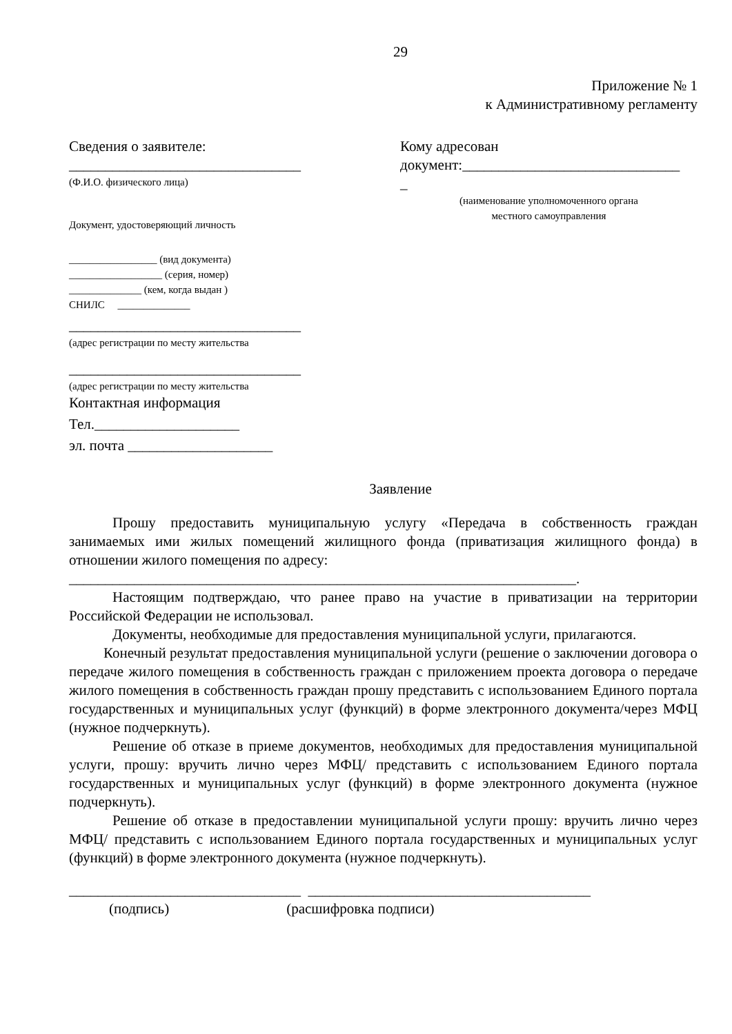29
Приложение № 1
к Административному регламенту
Сведения о заявителе:
________________________________
(Ф.И.О. физического лица)
Документ, удостоверяющий личность
_________________ (вид документа)
__________________ (серия, номер)
______________ (кем, когда выдан )
СНИЛС ______________
________________________________
(адрес регистрации по месту жительства
________________________________
(адрес регистрации по месту жительства
Контактная информация
Тел.____________________
эл. почта ____________________
Кому адресован
документ:______________________________
_
(наименование уполномоченного органа
местного самоуправления
Заявление
Прошу предоставить муниципальную услугу «Передача в собственность граждан занимаемых ими жилых помещений жилищного фонда (приватизация жилищного фонда) в отношении жилого помещения по адресу:
______________________________________________________________________.
Настоящим подтверждаю, что ранее право на участие в приватизации на территории Российской Федерации не использовал.
Документы, необходимые для предоставления муниципальной услуги, прилагаются.
Конечный результат предоставления муниципальной услуги (решение о заключении договора о передаче жилого помещения в собственность граждан с приложением проекта договора о передаче жилого помещения в собственность граждан прошу представить с использованием Единого портала государственных и муниципальных услуг (функций) в форме электронного документа/через МФЦ (нужное подчеркнуть).
Решение об отказе в приеме документов, необходимых для предоставления муниципальной услуги, прошу: вручить лично через МФЦ/ представить с использованием Единого портала государственных и муниципальных услуг (функций) в форме электронного документа (нужное подчеркнуть).
Решение об отказе в предоставлении муниципальной услуги прошу: вручить лично через МФЦ/ представить с использованием Единого портала государственных и муниципальных услуг (функций) в форме электронного документа (нужное подчеркнуть).
________________________________ _______________________________________
(подпись) (расшифровка подписи)